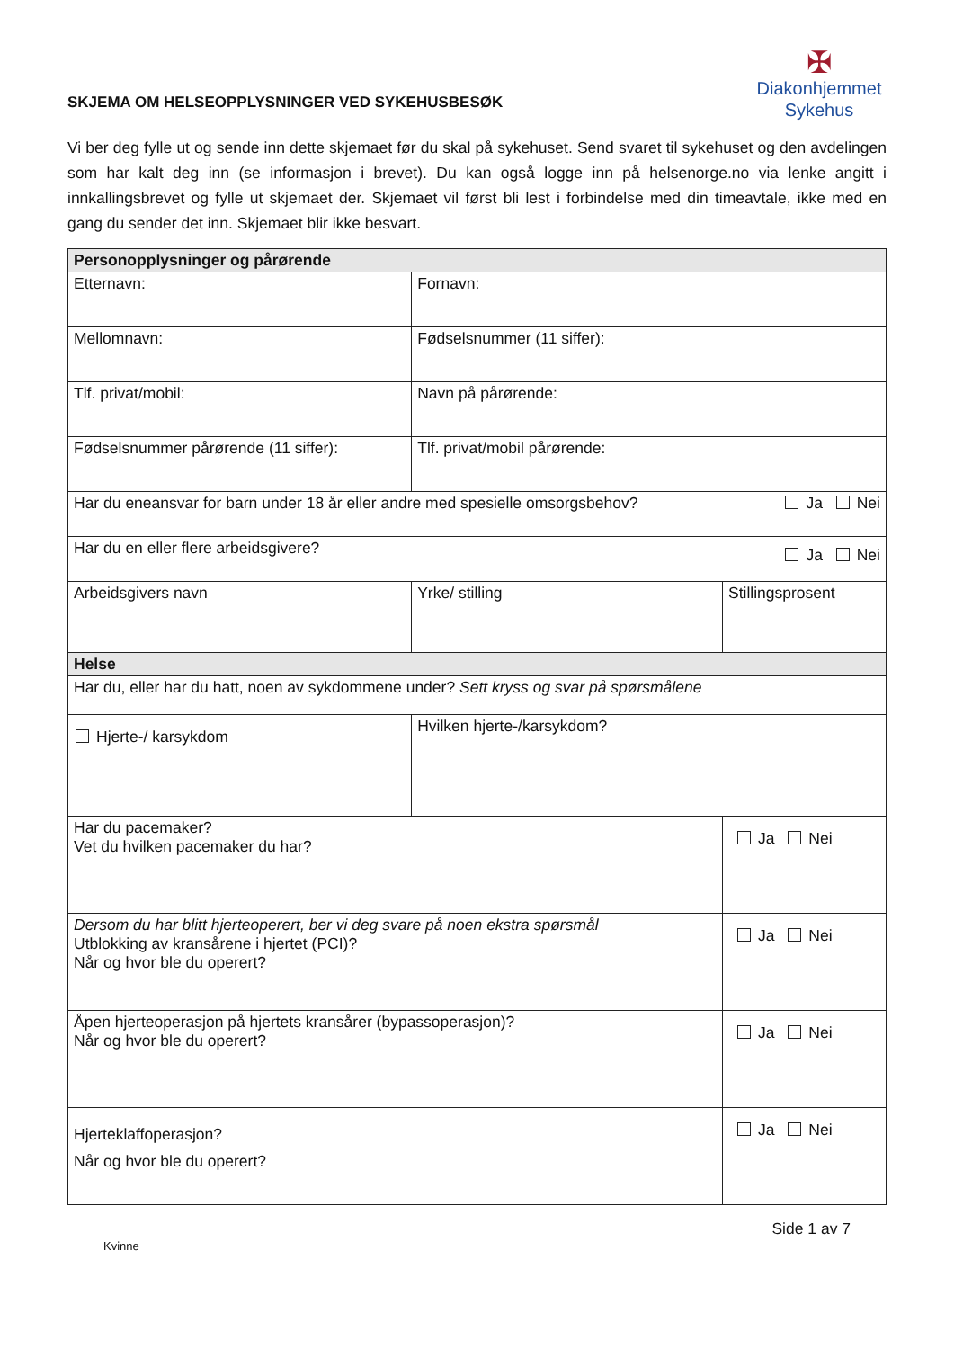SKJEMA OM HELSEOPPLYSNINGER VED SYKEHUSBESØK
✠
Diakonhjemmet
Sykehus
Vi ber deg fylle ut og sende inn dette skjemaet før du skal på sykehuset. Send svaret til sykehuset og den avdelingen som har kalt deg inn (se informasjon i brevet). Du kan også logge inn på helsenorge.no via lenke angitt i innkallingsbrevet og fylle ut skjemaet der. Skjemaet vil først bli lest i forbindelse med din timeavtale, ikke med en gang du sender det inn. Skjemaet blir ikke besvart.
| Personopplysninger og pårørende | | |
| --- | --- | --- |
| Etternavn: | Fornavn: | |
| Mellomnavn: | Fødselsnummer (11 siffer): | |
| Tlf. privat/mobil: | Navn på pårørende: | |
| Fødselsnummer pårørende (11 siffer): | Tlf. privat/mobil pårørende: | |
| Har du eneansvar for barn under 18 år eller andre med spesielle omsorgsbehov? Ja Nei | | |
| Har du en eller flere arbeidsgivere? Ja Nei | | |
| Arbeidsgivers navn | Yrke/ stilling | Stillingsprosent |
| Helse | | |
| Har du, eller har du hatt, noen av sykdommene under? Sett kryss og svar på spørsmålene | | |
| Hjerte-/ karsykdom | Hvilken hjerte-/karsykdom? | |
| Har du pacemaker? Vet du hvilken pacemaker du har? | | Ja Nei |
| Dersom du har blitt hjerteoperert, ber vi deg svare på noen ekstra spørsmål Utblokking av kransårene i hjertet (PCI)? Når og hvor ble du operert? | | Ja Nei |
| Åpen hjerteoperasjon på hjertets kransårer (bypassoperasjon)? Når og hvor ble du operert? | | Ja Nei |
| Hjerteklaffoperasjon? Når og hvor ble du operert? | | Ja Nei |
Kvinne Side 1 av 7